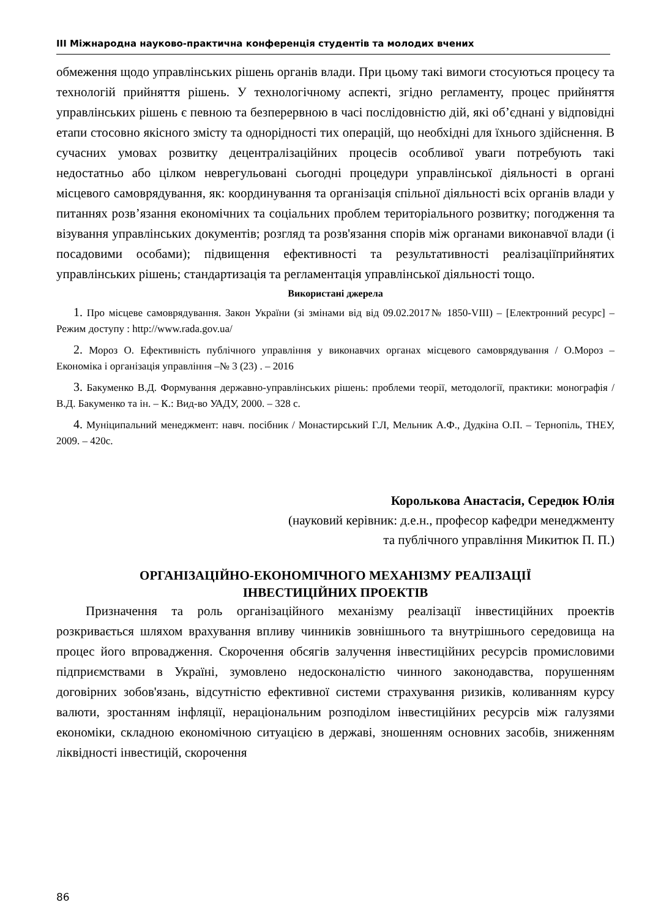ІІІ Міжнародна науково-практична конференція студентів та молодих вчених
обмеження щодо управлінських рішень органів влади. При цьому такі вимоги стосуються процесу та технологій прийняття рішень. У технологічному аспекті, згідно регламенту, процес прийняття управлінських рішень є певною та безперервною в часі послідовністю дій, які об’єднані у відповідні етапи стосовно якісного змісту та однорідності тих операцій, що необхідні для їхнього здійснення. В сучасних умовах розвитку децентралізаційних процесів особливої уваги потребують такі недостатньо або цілком неврегульовані сьогодні процедури управлінської діяльності в органі місцевого самоврядування, як: координування та організація спільної діяльності всіх органів влади у питаннях розв’язання економічних та соціальних проблем територіального розвитку; погодження та візування управлінських документів; розгляд та розв'язання спорів між органами виконавчої влади (і посадовими особами); підвищення ефективності та результативності реалізаціїприйнятих управлінських рішень; стандартизація та регламентація управлінської діяльності тощо.
Використані джерела
1. Про місцеве самоврядування. Закон України (зі змінами від від 09.02.2017№ 1850-VIII) – [Електронний ресурс] – Режим доступу : http://www.rada.gov.ua/
2. Мороз О. Ефективність публічного управління у виконавчих органах місцевого самоврядування / О.Мороз – Економіка і організація управління –№ 3 (23) . – 2016
3. Бакуменко В.Д. Формування державно-управлінських рішень: проблеми теорії, методології, практики: монографія / В.Д. Бакуменко та ін. – К.: Вид-во УАДУ, 2000. – 328 с.
4. Муніципальний менеджмент: навч. посібник / Монастирський Г.Л, Мельник А.Ф., Дудкіна О.П. – Тернопіль, ТНЕУ, 2009. – 420с.
Королькова Анастасія, Середюк Юлія
(науковий керівник: д.е.н., професор кафедри менеджменту
та публічного управління Микитюк П. П.)
ОРГАНІЗАЦІЙНО-ЕКОНОМІЧНОГО МЕХАНІЗМУ РЕАЛІЗАЦІЇ
ІНВЕСТИЦІЙНИХ ПРОЕКТІВ
Призначення та роль організаційного механізму реалізації інвестиційних проектів розкривається шляхом врахування впливу чинників зовнішнього та внутрішнього середовища на процес його впровадження. Скорочення обсягів залучення інвестиційних ресурсів промисловими підприємствами в Україні, зумовлено недосконалістю чинного законодавства, порушенням договірних зобов'язань, відсутністю ефективної системи страхування ризиків, коливанням курсу валюти, зростанням інфляції, нераціональним розподілом інвестиційних ресурсів між галузями економіки, складною економічною ситуацією в державі, зношенням основних засобів, зниженням ліквідності інвестицій, скорочення
86